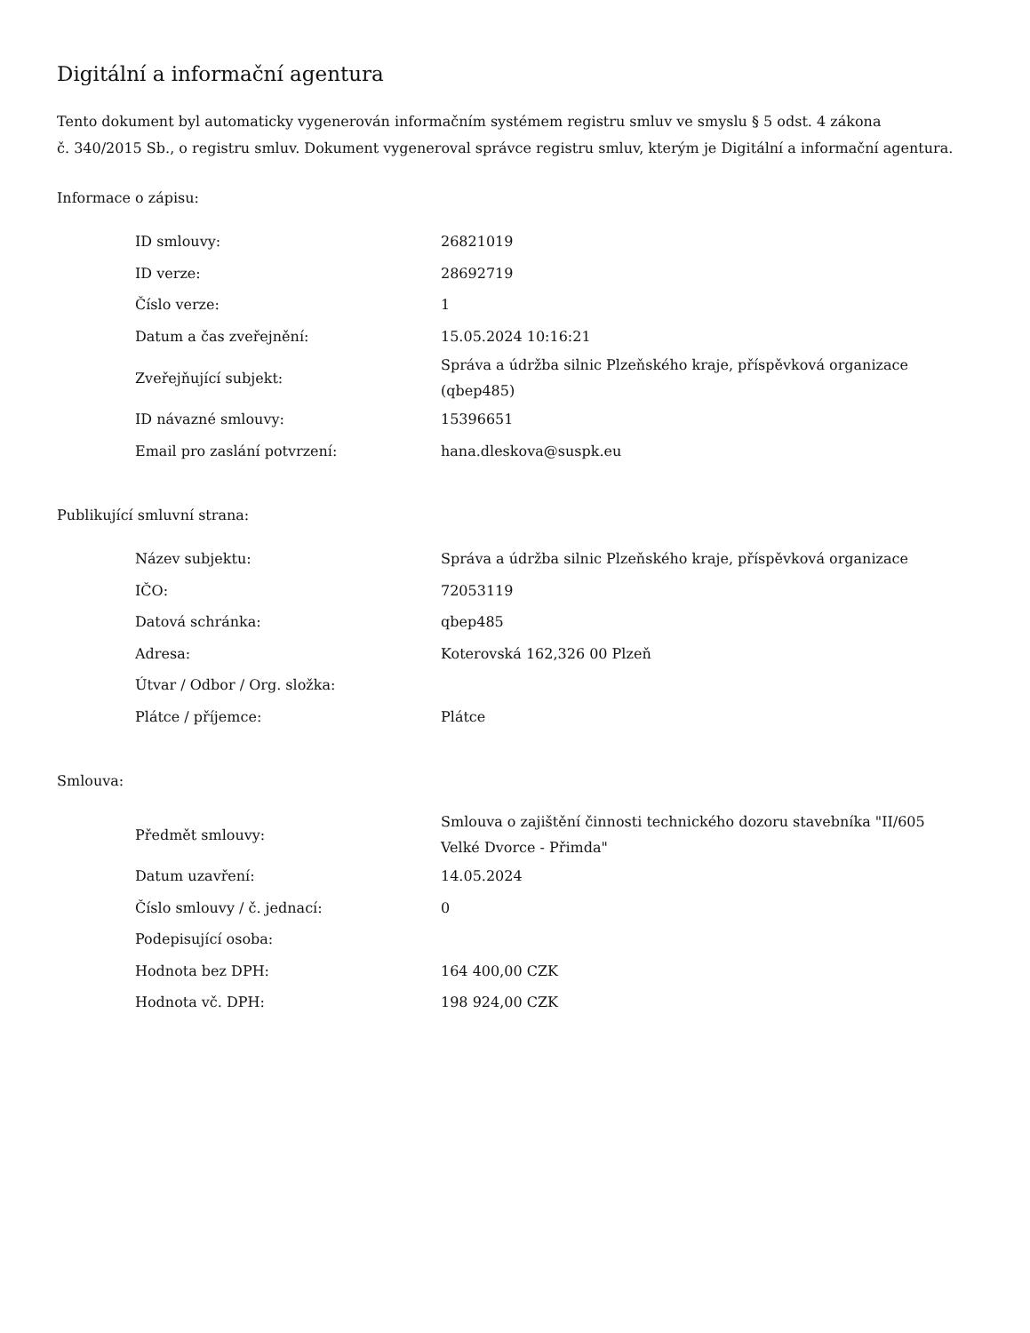Digitální a informační agentura
Tento dokument byl automaticky vygenerován informačním systémem registru smluv ve smyslu § 5 odst. 4 zákona
č. 340/2015 Sb., o registru smluv. Dokument vygeneroval správce registru smluv, kterým je Digitální a informační agentura.
Informace o zápisu:
| ID smlouvy: | 26821019 |
| ID verze: | 28692719 |
| Číslo verze: | 1 |
| Datum a čas zveřejnění: | 15.05.2024 10:16:21 |
| Zveřejňující subjekt: | Správa a údržba silnic Plzeňského kraje, příspěvková organizace (qbep485) |
| ID návazné smlouvy: | 15396651 |
| Email pro zaslání potvrzení: | hana.dleskova@suspk.eu |
Publikující smluvní strana:
| Název subjektu: | Správa a údržba silnic Plzeňského kraje, příspěvková organizace |
| IČO: | 72053119 |
| Datová schránka: | qbep485 |
| Adresa: | Koterovská 162,326 00 Plzeň |
| Útvar / Odbor / Org. složka: | |
| Plátce / příjemce: | Plátce |
Smlouva:
| Předmět smlouvy: | Smlouva o zajištění činnosti technického dozoru stavebníka "II/605 Velké Dvorce - Přimda" |
| Datum uzavření: | 14.05.2024 |
| Číslo smlouvy / č. jednací: | 0 |
| Podepisující osoba: | |
| Hodnota bez DPH: | 164 400,00 CZK |
| Hodnota vč. DPH: | 198 924,00 CZK |